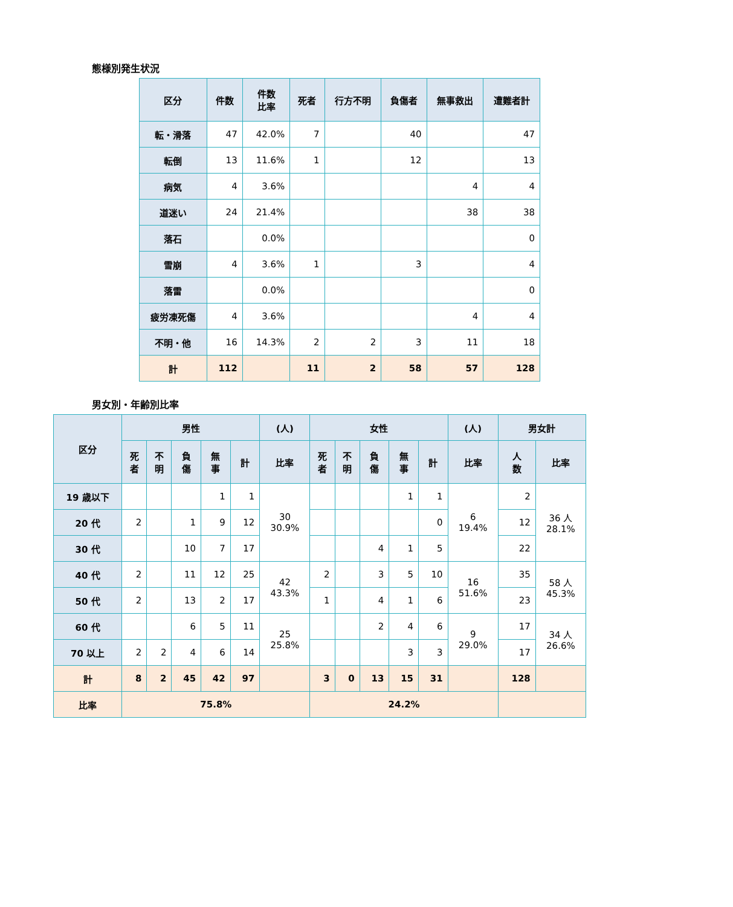態様別発生状況
| 区分 | 件数 | 件数 比率 | 死者 | 行方不明 | 負傷者 | 無事救出 | 遭難者計 |
| --- | --- | --- | --- | --- | --- | --- | --- |
| 転・滑落 | 47 | 42.0% | 7 | | 40 | | 47 |
| 転倒 | 13 | 11.6% | 1 | | 12 | | 13 |
| 病気 | 4 | 3.6% | | | | 4 | 4 |
| 道迷い | 24 | 21.4% | | | | 38 | 38 |
| 落石 | | 0.0% | | | | | 0 |
| 雪崩 | 4 | 3.6% | 1 | | 3 | | 4 |
| 落雷 | | 0.0% | | | | | 0 |
| 疲労凍死傷 | 4 | 3.6% | | | | 4 | 4 |
| 不明・他 | 16 | 14.3% | 2 | 2 | 3 | 11 | 18 |
| 計 | 112 | | 11 | 2 | 58 | 57 | 128 |
男女別・年齢別比率
| 区分 | 男性 | | | | | (人) | 女性 | | | | | (人) | 男女計 | |
| --- | --- | --- | --- | --- | --- | --- | --- | --- | --- | --- | --- | --- | --- | --- |
| | 死 者 | 不 明 | 負 傷 | 無 事 | 計 | 比率 | 死 者 | 不 明 | 負 傷 | 無 事 | 計 | 比率 | 人 数 | 比率 |
| 19 歳以下 | | | | 1 | 1 | 30 30.9% | | | | 1 | 1 | 6 19.4% | 2 | 36 人 28.1% |
| 20 代 | 2 | | 1 | 9 | 12 | | | | | | 0 | | 12 | |
| 30 代 | | | 10 | 7 | 17 | | | | 4 | 1 | 5 | | 22 | |
| 40 代 | 2 | | 11 | 12 | 25 | 42 43.3% | 2 | | 3 | 5 | 10 | 16 51.6% | 35 | 58 人 45.3% |
| 50 代 | 2 | | 13 | 2 | 17 | | 1 | | 4 | 1 | 6 | | 23 | |
| 60 代 | | | 6 | 5 | 11 | 25 25.8% | | | 2 | 4 | 6 | 9 29.0% | 17 | 34 人 26.6% |
| 70 以上 | 2 | 2 | 4 | 6 | 14 | | | | | 3 | 3 | | 17 | |
| 計 | 8 | 2 | 45 | 42 | 97 | | 3 | 0 | 13 | 15 | 31 | | 128 | |
| 比率 | 75.8% | | | | | | 24.2% | | | | | | | |